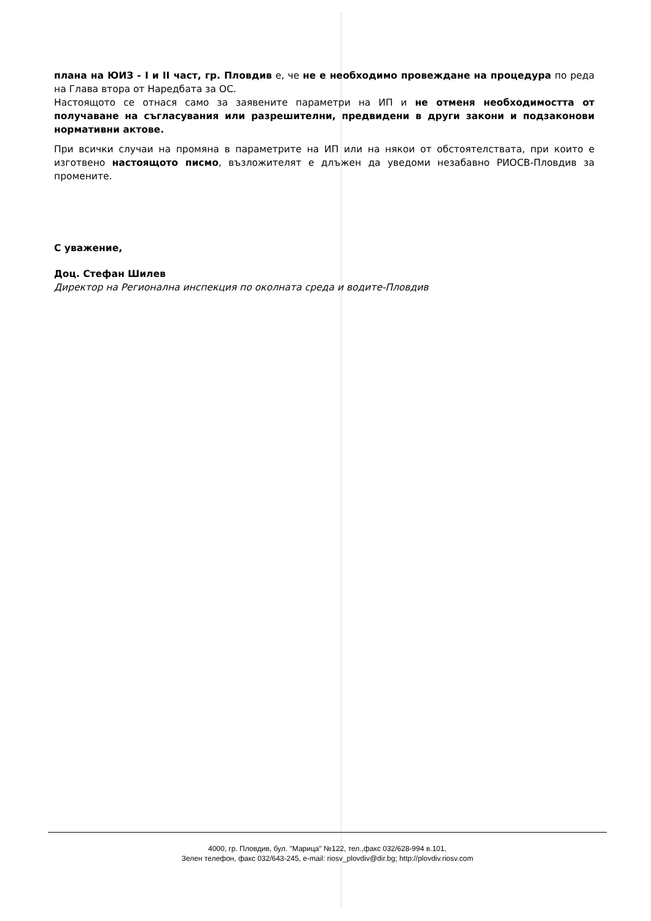плана на ЮИЗ - I и II част, гр. Пловдив е, че не е необходимо провеждане на процедура по реда на Глава втора от Наредбата за ОС.
Настоящото се отнася само за заявените параметри на ИП и не отменя необходимостта от получаване на съгласувания или разрешителни, предвидени в други закони и подзаконови нормативни актове.
При всички случаи на промяна в параметрите на ИП или на някои от обстоятелствата, при които е изготвено настоящото писмо, възложителят е длъжен да уведоми незабавно РИОСВ-Пловдив за промените.
С уважение,
Доц. Стефан Шилев
Директор на Регионална инспекция по околната среда и водите-Пловдив
4000, гр. Пловдив, бул. "Марица" №122, тел.,факс 032/628-994 в.101,
Зелен телефон, факс 032/643-245, e-mail: riosv_plovdiv@dir.bg; http://plovdiv.riosv.com